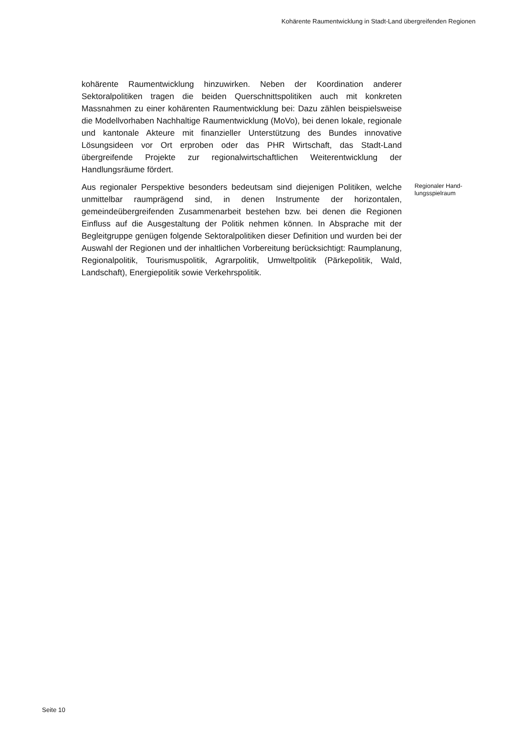Kohärente Raumentwicklung in Stadt-Land übergreifenden Regionen
kohärente Raumentwicklung hinzuwirken. Neben der Koordination anderer Sektoralpolitiken tragen die beiden Querschnittspolitiken auch mit konkreten Massnahmen zu einer kohärenten Raumentwicklung bei: Dazu zählen beispielsweise die Modellvorhaben Nachhaltige Raumentwicklung (MoVo), bei denen lokale, regionale und kantonale Akteure mit finanzieller Unterstützung des Bundes innovative Lösungsideen vor Ort erproben oder das PHR Wirtschaft, das Stadt-Land übergreifende Projekte zur regionalwirtschaftlichen Weiterentwicklung der Handlungsräume fördert.
Aus regionaler Perspektive besonders bedeutsam sind diejenigen Politiken, welche unmittelbar raumprägend sind, in denen Instrumente der horizontalen, gemeindeübergreifenden Zusammenarbeit bestehen bzw. bei denen die Regionen Einfluss auf die Ausgestaltung der Politik nehmen können. In Absprache mit der Begleitgruppe genügen folgende Sektoralpolitiken dieser Definition und wurden bei der Auswahl der Regionen und der inhaltlichen Vorbereitung berücksichtigt: Raumplanung, Regionalpolitik, Tourismuspolitik, Agrarpolitik, Umweltpolitik (Pärkepolitik, Wald, Landschaft), Energiepolitik sowie Verkehrspolitik.
Regionaler Hand-
lungsspielraum
Seite 10